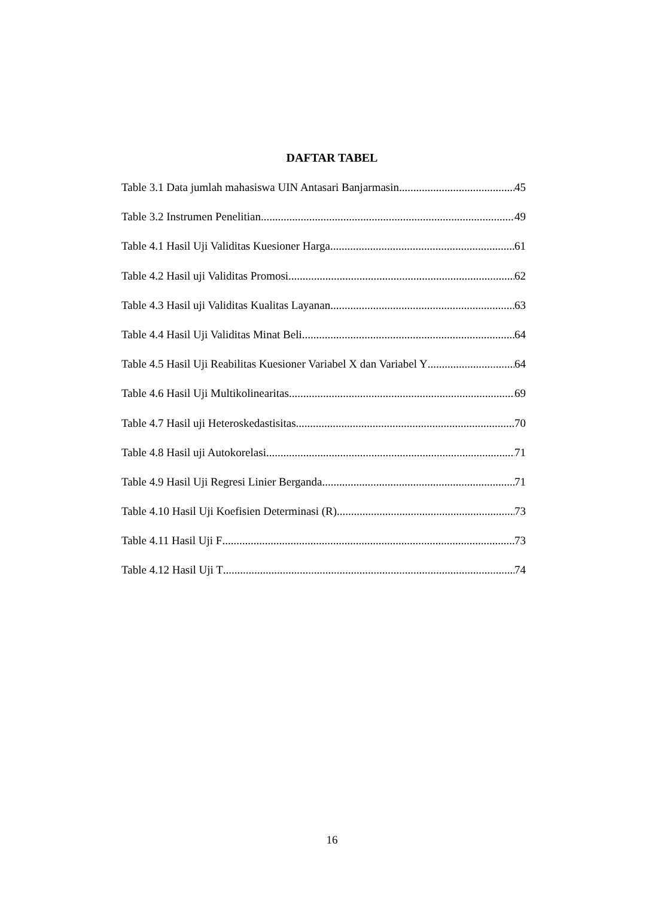DAFTAR TABEL
Table 3.1 Data jumlah mahasiswa UIN Antasari Banjarmasin 45
Table 3.2 Instrumen Penelitian 49
Table 4.1 Hasil Uji Validitas Kuesioner Harga 61
Table 4.2 Hasil uji Validitas Promosi 62
Table 4.3 Hasil uji Validitas Kualitas Layanan 63
Table 4.4 Hasil Uji Validitas Minat Beli 64
Table 4.5 Hasil Uji Reabilitas Kuesioner Variabel X dan Variabel Y 64
Table 4.6 Hasil Uji Multikolinearitas 69
Table 4.7 Hasil uji Heteroskedastisitas 70
Table 4.8 Hasil uji Autokorelasi 71
Table 4.9 Hasil Uji Regresi Linier Berganda 71
Table 4.10 Hasil Uji Koefisien Determinasi (R) 73
Table 4.11 Hasil Uji F 73
Table 4.12 Hasil Uji T 74
16